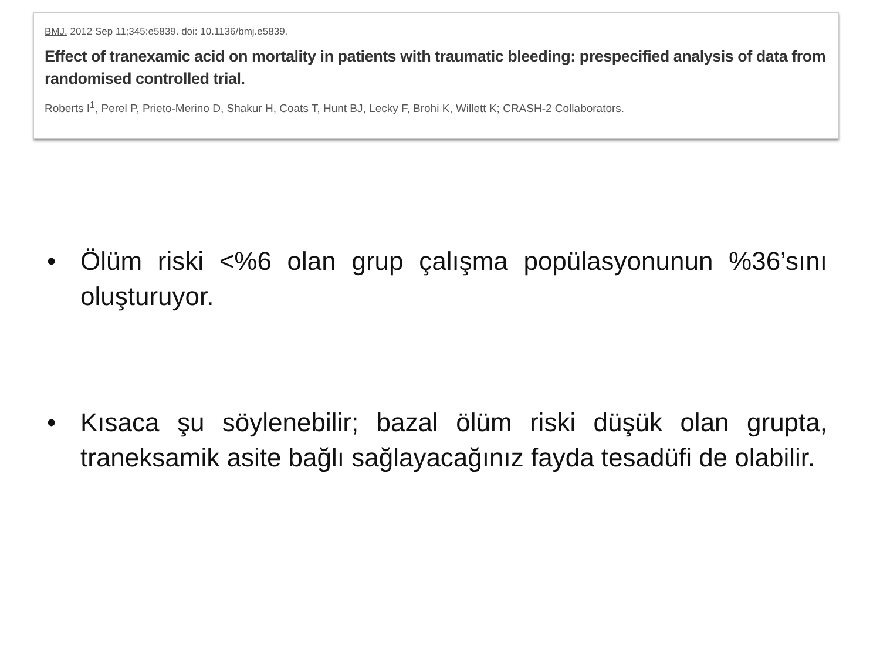BMJ. 2012 Sep 11;345:e5839. doi: 10.1136/bmj.e5839.
Effect of tranexamic acid on mortality in patients with traumatic bleeding: prespecified analysis of data from randomised controlled trial.
Roberts I<sup>1</sup>, Perel P, Prieto-Merino D, Shakur H, Coats T, Hunt BJ, Lecky F, Brohi K, Willett K; CRASH-2 Collaborators.
• Ölüm riski <%6 olan grup çalışma popülasyonunun %36’sını oluşturuyor.
• Kısaca şu söylenebilir; bazal ölüm riski düşük olan grupta, traneksamik asite bağlı sağlayacağınız fayda tesadüfi de olabilir.